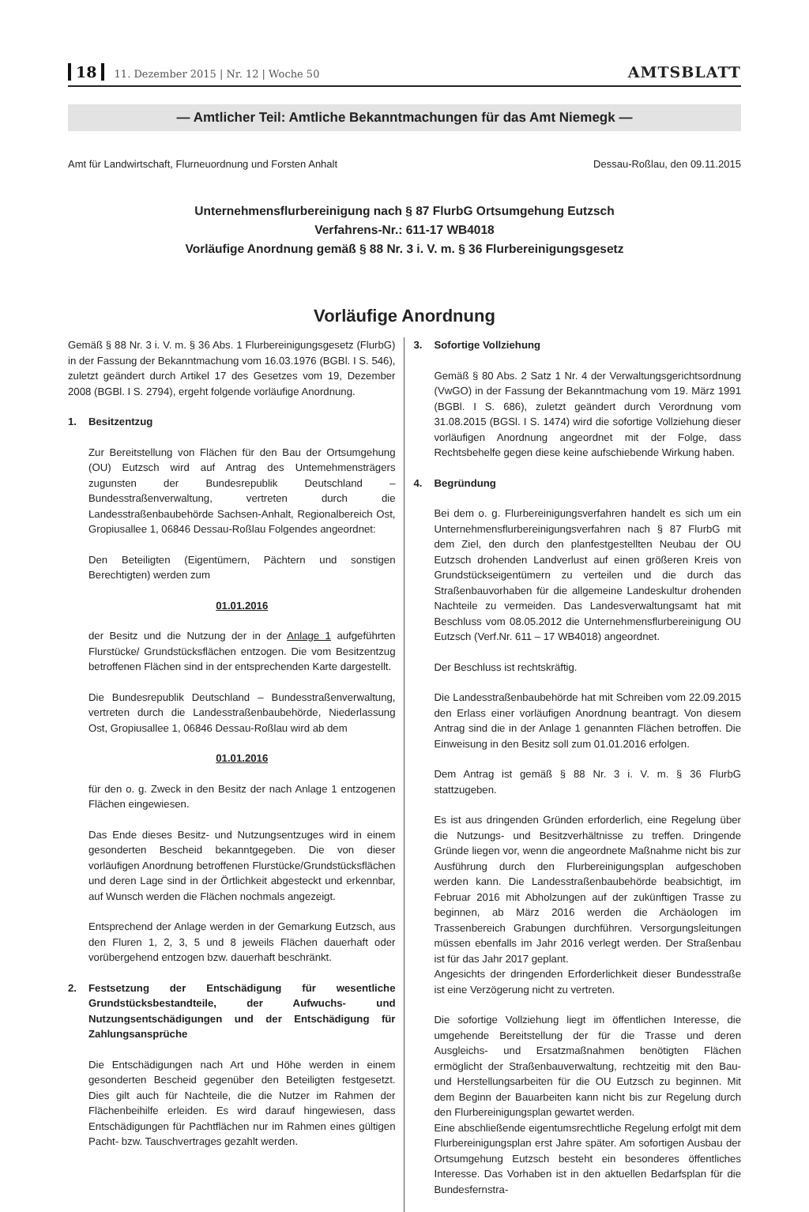18 11. Dezember 2015 | Nr. 12 | Woche 50
AMTSBLATT
— Amtlicher Teil: Amtliche Bekanntmachungen für das Amt Niemegk —
Amt für Landwirtschaft, Flurneuordnung und Forsten Anhalt Dessau-Roßlau, den 09.11.2015
Unternehmensflurbereinigung nach § 87 FlurbG Ortsumgehung Eutzsch
Verfahrens-Nr.: 611-17 WB4018
Vorläufige Anordnung gemäß § 88 Nr. 3 i. V. m. § 36 Flurbereinigungsgesetz
Vorläufige Anordnung
Gemäß § 88 Nr. 3 i. V. m. § 36 Abs. 1 Flurbereinigungsgesetz (FlurbG) in der Fassung der Bekanntmachung vom 16.03.1976 (BGBl. I S. 546), zuletzt geändert durch Artikel 17 des Gesetzes vom 19, Dezember 2008 (BGBl. I S. 2794), ergeht folgende vorläufige Anordnung.
1. Besitzentzug
Zur Bereitstellung von Flächen für den Bau der Ortsumgehung (OU) Eutzsch wird auf Antrag des Untemehmensträgers zugunsten der Bundesrepublik Deutschland – Bundesstraßenverwaltung, vertreten durch die Landesstraßenbaubehörde Sachsen-Anhalt, Regionalbereich Ost, Gropiusallee 1, 06846 Dessau-Roßlau Folgendes angeordnet:
Den Beteiligten (Eigentümern, Pächtern und sonstigen Berechtigten) werden zum
01.01.2016
der Besitz und die Nutzung der in der Anlage 1 aufgeführten Flurstücke/ Grundstücksflächen entzogen. Die vom Besitzentzug betroffenen Flächen sind in der entsprechenden Karte dargestellt.
Die Bundesrepublik Deutschland – Bundesstraßenverwaltung, vertreten durch die Landesstraßenbaubehörde, Niederlassung Ost, Gropiusallee 1, 06846 Dessau-Roßlau wird ab dem
01.01.2016
für den o. g. Zweck in den Besitz der nach Anlage 1 entzogenen Flächen eingewiesen.
Das Ende dieses Besitz- und Nutzungsentzuges wird in einem gesonderten Bescheid bekanntgegeben. Die von dieser vorläufigen Anordnung betroffenen Flurstücke/Grundstücksflächen und deren Lage sind in der Örtlichkeit abgesteckt und erkennbar, auf Wunsch werden die Flächen nochmals angezeigt.
Entsprechend der Anlage werden in der Gemarkung Eutzsch, aus den Fluren 1, 2, 3, 5 und 8 jeweils Flächen dauerhaft oder vorübergehend entzogen bzw. dauerhaft beschränkt.
2. Festsetzung der Entschädigung für wesentliche Grundstücksbestandteile, der Aufwuchs- und Nutzungsentschädigungen und der Entschädigung für Zahlungsansprüche
Die Entschädigungen nach Art und Höhe werden in einem gesonderten Bescheid gegenüber den Beteiligten festgesetzt. Dies gilt auch für Nachteile, die die Nutzer im Rahmen der Flächenbeihilfe erleiden. Es wird darauf hingewiesen, dass Entschädigungen für Pachtflächen nur im Rahmen eines gültigen Pacht- bzw. Tauschvertrages gezahlt werden.
3. Sofortige Vollziehung
Gemäß § 80 Abs. 2 Satz 1 Nr. 4 der Verwaltungsgerichtsordnung (VwGO) in der Fassung der Bekanntmachung vom 19. März 1991 (BGBl. I S. 686), zuletzt geändert durch Verordnung vom 31.08.2015 (BGSl. I S. 1474) wird die sofortige Vollziehung dieser vorläufigen Anordnung angeordnet mit der Folge, dass Rechtsbehelfe gegen diese keine aufschiebende Wirkung haben.
4. Begründung
Bei dem o. g. Flurbereinigungsverfahren handelt es sich um ein Unternehmensflurbereinigungsverfahren nach § 87 FlurbG mit dem Ziel, den durch den planfestgestellten Neubau der OU Eutzsch drohenden Landverlust auf einen größeren Kreis von Grundstückseigentümern zu verteilen und die durch das Straßenbauvorhaben für die allgemeine Landeskultur drohenden Nachteile zu vermeiden. Das Landesverwaltungsamt hat mit Beschluss vom 08.05.2012 die Unternehmensflurbereinigung OU Eutzsch (Verf.Nr. 611 – 17 WB4018) angeordnet.
Der Beschluss ist rechtskräftig.
Die Landesstraßenbaubehörde hat mit Schreiben vom 22.09.2015 den Erlass einer vorläufigen Anordnung beantragt. Von diesem Antrag sind die in der Anlage 1 genannten Flächen betroffen. Die Einweisung in den Besitz soll zum 01.01.2016 erfolgen.
Dem Antrag ist gemäß § 88 Nr. 3 i. V. m. § 36 FlurbG stattzugeben.
Es ist aus dringenden Gründen erforderlich, eine Regelung über die Nutzungs- und Besitzverhältnisse zu treffen. Dringende Gründe liegen vor, wenn die angeordnete Maßnahme nicht bis zur Ausführung durch den Flurbereinigungsplan aufgeschoben werden kann. Die Landesstraßenbaubehörde beabsichtigt, im Februar 2016 mit Abholzungen auf der zukünftigen Trasse zu beginnen, ab März 2016 werden die Archäologen im Trassenbereich Grabungen durchführen. Versorgungsleitungen müssen ebenfalls im Jahr 2016 verlegt werden. Der Straßenbau ist für das Jahr 2017 geplant.
Angesichts der dringenden Erforderlichkeit dieser Bundesstraße ist eine Verzögerung nicht zu vertreten.
Die sofortige Vollziehung liegt im öffentlichen Interesse, die umgehende Bereitstellung der für die Trasse und deren Ausgleichs- und Ersatzmaßnahmen benötigten Flächen ermöglicht der Straßenbauverwaltung, rechtzeitig mit den Bau- und Herstellungsarbeiten für die OU Eutzsch zu beginnen. Mit dem Beginn der Bauarbeiten kann nicht bis zur Regelung durch den Flurbereinigungsplan gewartet werden.
Eine abschließende eigentumsrechtliche Regelung erfolgt mit dem Flurbereinigungsplan erst Jahre später. Am sofortigen Ausbau der Ortsumgehung Eutzsch besteht ein besonderes öffentliches Interesse. Das Vorhaben ist in den aktuellen Bedarfsplan für die Bundesfernstra-